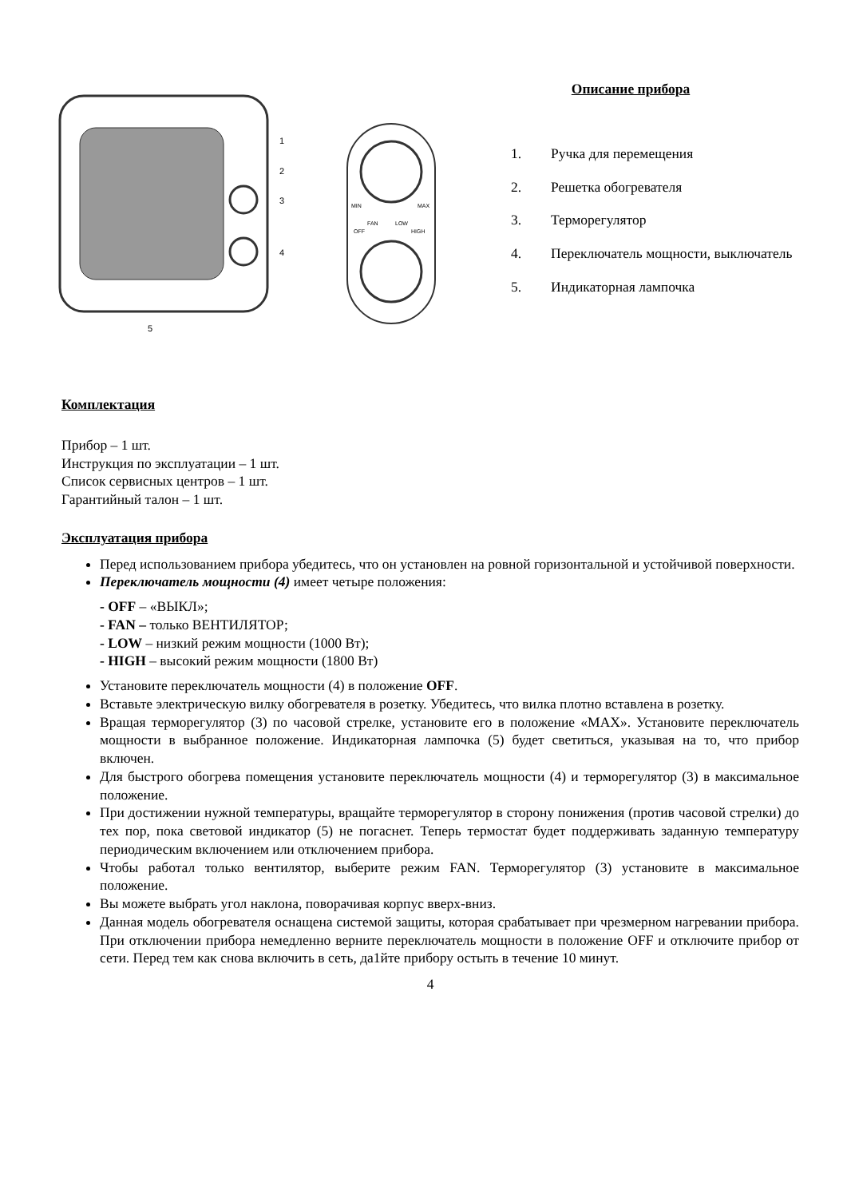1
2
3
4
5
MIN
MAX
OFF
FAN
LOW
HIGH
Описание прибора
1. Ручка для перемещения
2. Решетка обогревателя
3. Терморегулятор
4. Переключатель мощности, выключатель
5. Индикаторная лампочка
Комплектация
Прибор – 1 шт.
Инструкция по эксплуатации – 1 шт.
Список сервисных центров – 1 шт.
Гарантийный талон – 1 шт.
Эксплуатация прибора
Перед использованием прибора убедитесь, что он установлен на ровной горизонтальной и устойчивой поверхности.
Переключатель мощности (4) имеет четыре положения:
- OFF – «ВЫКЛ»;
- FAN – только ВЕНТИЛЯТОР;
- LOW – низкий режим мощности (1000 Вт);
- HIGH – высокий режим мощности (1800 Вт)
Установите переключатель мощности (4) в положение OFF.
Вставьте электрическую вилку обогревателя в розетку. Убедитесь, что вилка плотно вставлена в розетку.
Вращая терморегулятор (3) по часовой стрелке, установите его в положение «MAX». Установите переключатель мощности в выбранное положение. Индикаторная лампочка (5) будет светиться, указывая на то, что прибор включен.
Для быстрого обогрева помещения установите переключатель мощности (4) и терморегулятор (3) в максимальное положение.
При достижении нужной температуры, вращайте терморегулятор в сторону понижения (против часовой стрелки) до тех пор, пока световой индикатор (5) не погаснет. Теперь термостат будет поддерживать заданную температуру периодическим включением или отключением прибора.
Чтобы работал только вентилятор, выберите режим FAN. Терморегулятор (3) установите в максимальное положение.
Вы можете выбрать угол наклона, поворачивая корпус вверх-вниз.
Данная модель обогревателя оснащена системой защиты, которая срабатывает при чрезмерном нагревании прибора. При отключении прибора немедленно верните переключатель мощности в положение OFF и отключите прибор от сети. Перед тем как снова включить в сеть, да1йте прибору остыть в течение 10 минут.
4